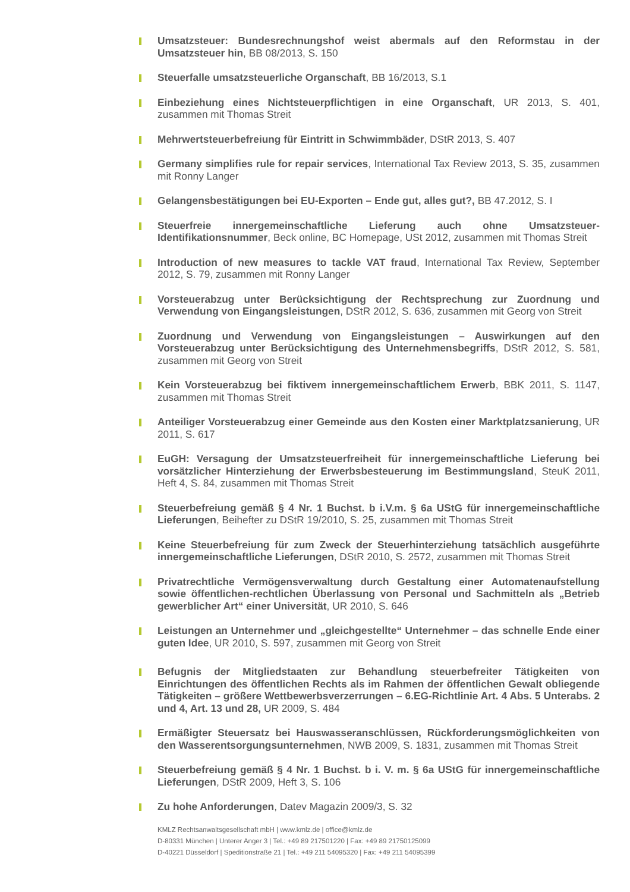Umsatzsteuer: Bundesrechnungshof weist abermals auf den Reformstau in der Umsatzsteuer hin, BB 08/2013, S. 150
Steuerfalle umsatzsteuerliche Organschaft, BB 16/2013, S.1
Einbeziehung eines Nichtsteuerpflichtigen in eine Organschaft, UR 2013, S. 401, zusammen mit Thomas Streit
Mehrwertsteuerbefreiung für Eintritt in Schwimmbäder, DStR 2013, S. 407
Germany simplifies rule for repair services, International Tax Review 2013, S. 35, zusammen mit Ronny Langer
Gelangensbestätigungen bei EU-Exporten – Ende gut, alles gut?, BB 47.2012, S. I
Steuerfreie innergemeinschaftliche Lieferung auch ohne Umsatzsteuer-Identifikationsnummer, Beck online, BC Homepage, USt 2012, zusammen mit Thomas Streit
Introduction of new measures to tackle VAT fraud, International Tax Review, September 2012, S. 79, zusammen mit Ronny Langer
Vorsteuerabzug unter Berücksichtigung der Rechtsprechung zur Zuordnung und Verwendung von Eingangsleistungen, DStR 2012, S. 636, zusammen mit Georg von Streit
Zuordnung und Verwendung von Eingangsleistungen – Auswirkungen auf den Vorsteuerabzug unter Berücksichtigung des Unternehmensbegriffs, DStR 2012, S. 581, zusammen mit Georg von Streit
Kein Vorsteuerabzug bei fiktivem innergemeinschaftlichem Erwerb, BBK 2011, S. 1147, zusammen mit Thomas Streit
Anteiliger Vorsteuerabzug einer Gemeinde aus den Kosten einer Marktplatzsanierung, UR 2011, S. 617
EuGH: Versagung der Umsatzsteuerfreiheit für innergemeinschaftliche Lieferung bei vorsätzlicher Hinterziehung der Erwerbsbesteuerung im Bestimmungsland, SteuK 2011, Heft 4, S. 84, zusammen mit Thomas Streit
Steuerbefreiung gemäß § 4 Nr. 1 Buchst. b i.V.m. § 6a UStG für innergemeinschaftliche Lieferungen, Beihefter zu DStR 19/2010, S. 25, zusammen mit Thomas Streit
Keine Steuerbefreiung für zum Zweck der Steuerhinterziehung tatsächlich ausgeführte innergemeinschaftliche Lieferungen, DStR 2010, S. 2572, zusammen mit Thomas Streit
Privatrechtliche Vermögensverwaltung durch Gestaltung einer Automatenaufstellung sowie öffentlichen-rechtlichen Überlassung von Personal und Sachmitteln als „Betrieb gewerblicher Art“ einer Universität, UR 2010, S. 646
Leistungen an Unternehmer und „gleichgestellte“ Unternehmer – das schnelle Ende einer guten Idee, UR 2010, S. 597, zusammen mit Georg von Streit
Befugnis der Mitgliedstaaten zur Behandlung steuerbefreiter Tätigkeiten von Einrichtungen des öffentlichen Rechts als im Rahmen der öffentlichen Gewalt obliegende Tätigkeiten – größere Wettbewerbsverzerrungen – 6.EG-Richtlinie Art. 4 Abs. 5 Unterabs. 2 und 4, Art. 13 und 28, UR 2009, S. 484
Ermäßigter Steuersatz bei Hauswasseranschlüssen, Rückforderungsmöglichkeiten von den Wasserentsorgungsunternehmen, NWB 2009, S. 1831, zusammen mit Thomas Streit
Steuerbefreiung gemäß § 4 Nr. 1 Buchst. b i. V. m. § 6a UStG für innergemeinschaftliche Lieferungen, DStR 2009, Heft 3, S. 106
Zu hohe Anforderungen, Datev Magazin 2009/3, S. 32
KMLZ Rechtsanwaltsgesellschaft mbH | www.kmlz.de | office@kmlz.de
D-80331 München | Unterer Anger 3 | Tel.: +49 89 217501220 | Fax: +49 89 21750125099
D-40221 Düsseldorf | Speditionstraße 21 | Tel.: +49 211 54095320 | Fax: +49 211 54095399